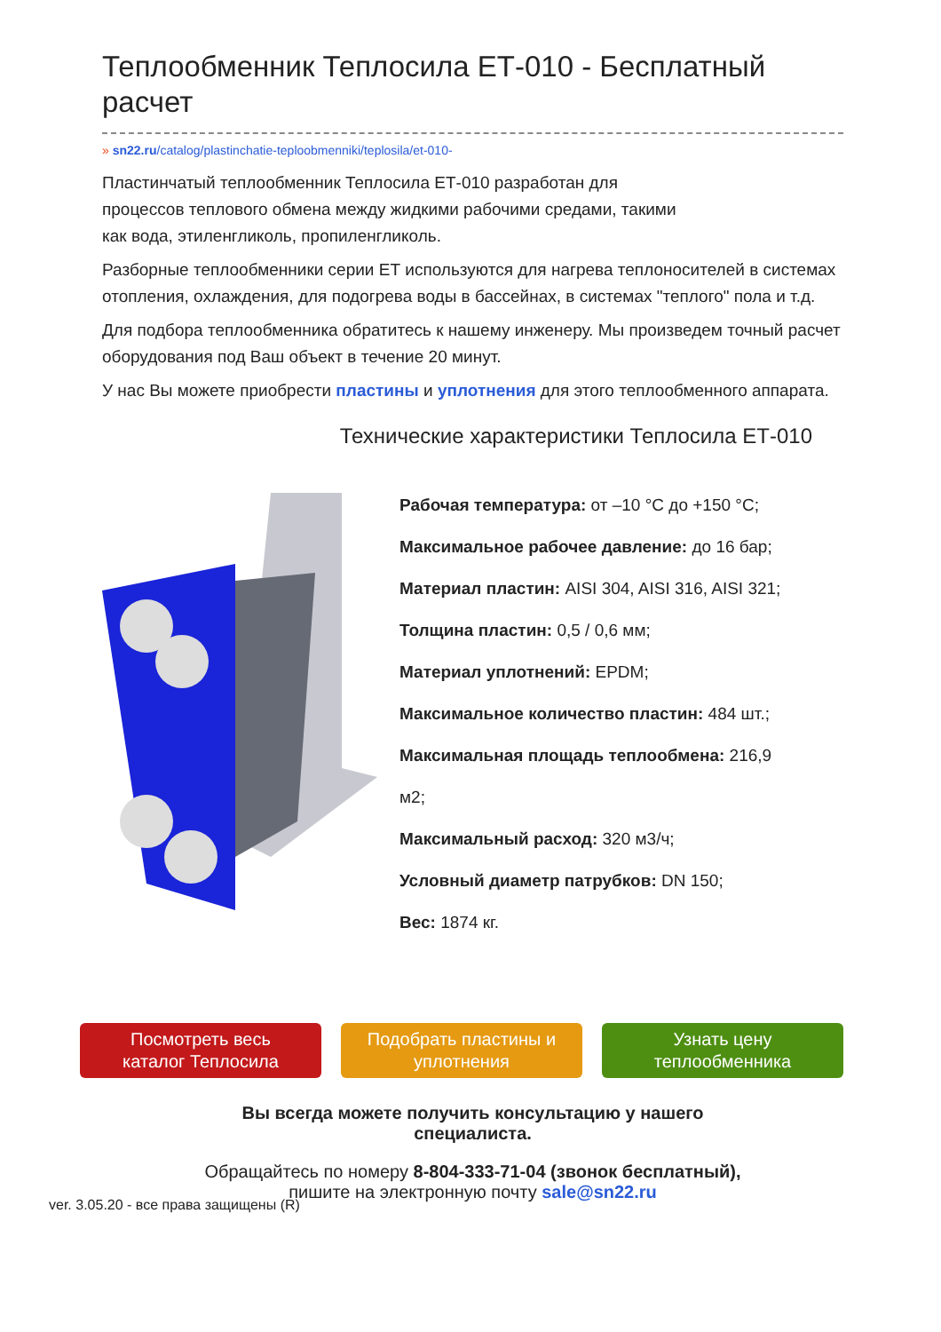Теплообменник Теплосила ЕТ-010 - Бесплатный расчет
» sn22.ru/catalog/plastinchatie-teploobmenniki/teplosila/et-010-
Пластинчатый теплообменник Теплосила ЕТ-010 разработан для
процессов теплового обмена между жидкими рабочими средами, такими
как вода, этиленгликоль, пропиленгликоль.
Разборные теплообменники серии ЕТ используются для нагрева теплоносителей в системах отопления, охлаждения, для подогрева воды в бассейнах, в системах "теплого" пола и т.д.
Для подбора теплообменника обратитесь к нашему инженеру. Мы произведем точный расчет оборудования под Ваш объект в течение 20 минут.
У нас Вы можете приобрести пластины и уплотнения для этого теплообменного аппарата.
Технические характеристики Теплосила ЕТ-010
Рабочая температура: от –10 °С до +150 °С;
Максимальное рабочее давление: до 16 бар;
Материал пластин: AISI 304, AISI 316, AISI 321;
Толщина пластин: 0,5 / 0,6 мм;
Материал уплотнений: EPDM;
Максимальное количество пластин: 484 шт.;
Максимальная площадь теплообмена: 216,9
м2;
Максимальный расход: 320 м3/ч;
Условный диаметр патрубков: DN 150;
Вес: 1874 кг.
Посмотреть весь
каталог Теплосила
Подобрать пластины и
уплотнения
Узнать цену
теплообменника
Вы всегда можете получить консультацию у нашего
специалиста.
Обращайтесь по номеру 8-804-333-71-04 (звонок бесплатный),
пишите на электронную почту sale@sn22.ru
ver. 3.05.20 - все права защищены (R)